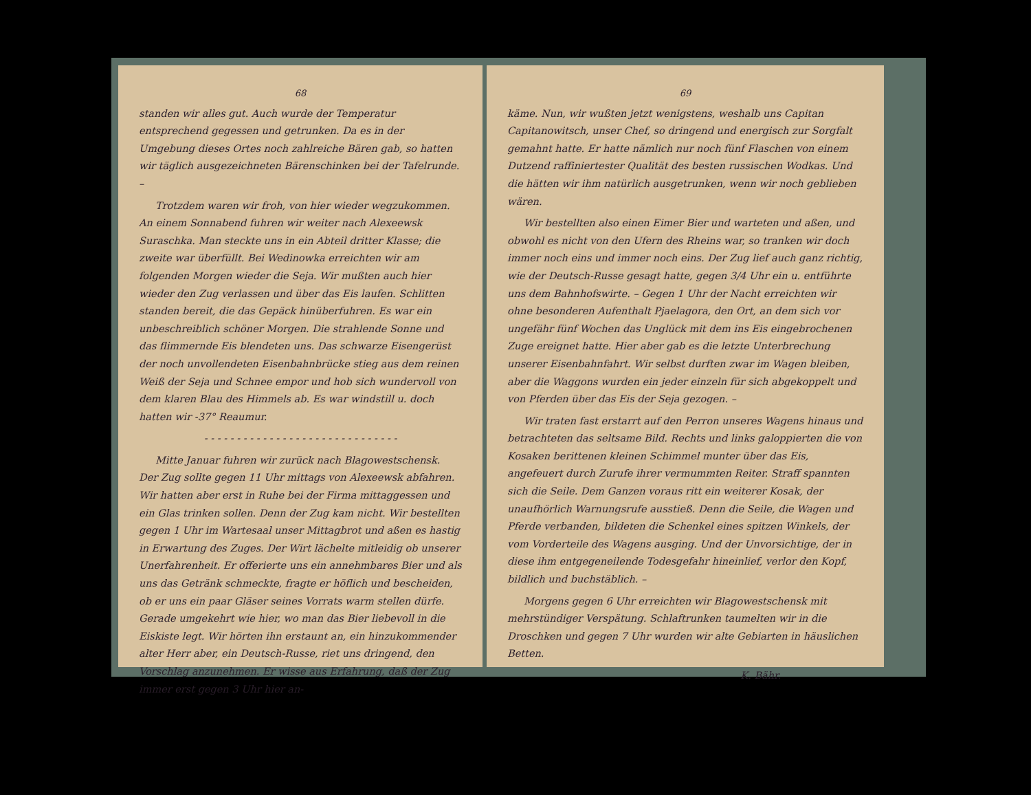68
standen wir alles gut. Auch wurde der Temperatur entsprechend gegessen und getrunken. Da es in der Umgebung dieses Ortes noch zahlreiche Bären gab, so hatten wir täglich ausgezeichneten Bärenschinken bei der Tafelrunde. –
Trotzdem waren wir froh, von hier wieder wegzukommen. An einem Sonnabend fuhren wir weiter nach Alexeewsk Suraschka. Man steckte uns in ein Abteil dritter Klasse; die zweite war überfüllt. Bei Wedinowka erreichten wir am folgenden Morgen wieder die Seja. Wir mußten auch hier wieder den Zug verlassen und über das Eis laufen. Schlitten standen bereit, die das Gepäck hinüberfuhren. Es war ein unbeschreiblich schöner Morgen. Die strahlende Sonne und das flimmernde Eis blendeten uns. Das schwarze Eisengerüst der noch unvollendeten Eisenbahnbrücke stieg aus dem reinen Weiß der Seja und Schnee empor und hob sich wundervoll von dem klaren Blau des Himmels ab. Es war windstill u. doch hatten wir -37° Reaumur.
- - - - - - - - - - - - - - - - - - - - - - - - - - - - - -
Mitte Januar fuhren wir zurück nach Blagowestschensk. Der Zug sollte gegen 11 Uhr mittags von Alexeewsk abfahren. Wir hatten aber erst in Ruhe bei der Firma mittaggessen und ein Glas trinken sollen. Denn der Zug kam nicht. Wir bestellten gegen 1 Uhr im Wartesaal unser Mittagbrot und aßen es hastig in Erwartung des Zuges. Der Wirt lächelte mitleidig ob unserer Unerfahrenheit. Er offerierte uns ein annehmbares Bier und als uns das Getränk schmeckte, fragte er höflich und bescheiden, ob er uns ein paar Gläser seines Vorrats warm stellen dürfe. Gerade umgekehrt wie hier, wo man das Bier liebevoll in die Eiskiste legt. Wir hörten ihn erstaunt an, ein hinzukommender alter Herr aber, ein Deutsch-Russe, riet uns dringend, den Vorschlag anzunehmen. Er wisse aus Erfahrung, daß der Zug immer erst gegen 3 Uhr hier an-
69
käme. Nun, wir wußten jetzt wenigstens, weshalb uns Capitan Capitanowitsch, unser Chef, so dringend und energisch zur Sorgfalt gemahnt hatte. Er hatte nämlich nur noch fünf Flaschen von einem Dutzend raffiniertester Qualität des besten russischen Wodkas. Und die hätten wir ihm natürlich ausgetrunken, wenn wir noch geblieben wären.
Wir bestellten also einen Eimer Bier und warteten und aßen, und obwohl es nicht von den Ufern des Rheins war, so tranken wir doch immer noch eins und immer noch eins. Der Zug lief auch ganz richtig, wie der Deutsch-Russe gesagt hatte, gegen 3/4 Uhr ein u. entführte uns dem Bahnhofswirte. – Gegen 1 Uhr der Nacht erreichten wir ohne besonderen Aufenthalt Pjaelagora, den Ort, an dem sich vor ungefähr fünf Wochen das Unglück mit dem ins Eis eingebrochenen Zuge ereignet hatte. Hier aber gab es die letzte Unterbrechung unserer Eisenbahnfahrt. Wir selbst durften zwar im Wagen bleiben, aber die Waggons wurden ein jeder einzeln für sich abgekoppelt und von Pferden über das Eis der Seja gezogen. –
Wir traten fast erstarrt auf den Perron unseres Wagens hinaus und betrachteten das seltsame Bild. Rechts und links galoppierten die von Kosaken berittenen kleinen Schimmel munter über das Eis, angefeuert durch Zurufe ihrer vermummten Reiter. Straff spannten sich die Seile. Dem Ganzen voraus ritt ein weiterer Kosak, der unaufhörlich Warnungsrufe ausstieß. Denn die Seile, die Wagen und Pferde verbanden, bildeten die Schenkel eines spitzen Winkels, der vom Vorderteile des Wagens ausging. Und der Unvorsichtige, der in diese ihm entgegeneilende Todesgefahr hineinlief, verlor den Kopf, bildlich und buchstäblich. –
Morgens gegen 6 Uhr erreichten wir Blagowestschensk mit mehrstündiger Verspätung. Schlaftrunken taumelten wir in die Droschken und gegen 7 Uhr wurden wir alte Gebiarten in häuslichen Betten.
K. Bähr.